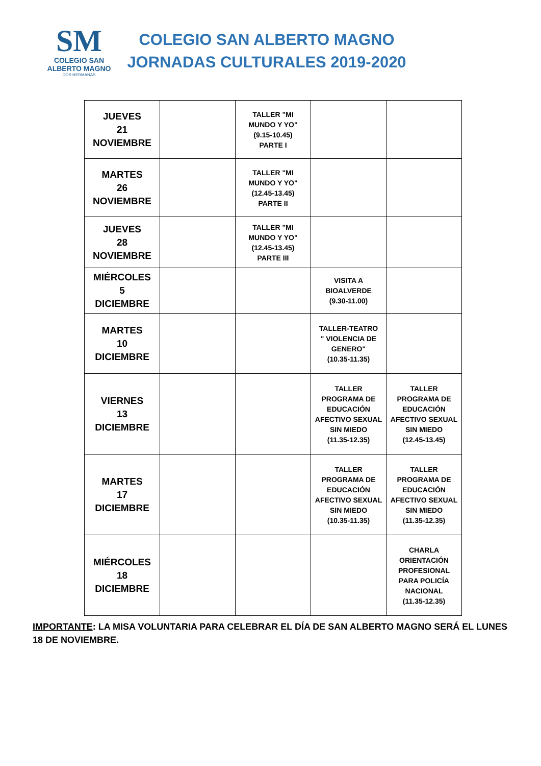SM
COLEGIO SAN
ALBERTO MAGNO
DOS HERMANAS
COLEGIO SAN ALBERTO MAGNO
JORNADAS CULTURALES 2019-2020
| JUEVES 21 NOVIEMBRE | | TALLER "MI MUNDO Y YO" (9.15-10.45) PARTE I | | |
| MARTES 26 NOVIEMBRE | | TALLER "MI MUNDO Y YO" (12.45-13.45) PARTE II | | |
| JUEVES 28 NOVIEMBRE | | TALLER "MI MUNDO Y YO" (12.45-13.45) PARTE III | | |
| MIÉRCOLES 5 DICIEMBRE | | | VISITA A BIOALVERDE (9.30-11.00) | |
| MARTES 10 DICIEMBRE | | | TALLER-TEATRO " VIOLENCIA DE GENERO" (10.35-11.35) | |
| VIERNES 13 DICIEMBRE | | | TALLER PROGRAMA DE EDUCACIÓN AFECTIVO SEXUAL SIN MIEDO (11.35-12.35) | TALLER PROGRAMA DE EDUCACIÓN AFECTIVO SEXUAL SIN MIEDO (12.45-13.45) |
| MARTES 17 DICIEMBRE | | | TALLER PROGRAMA DE EDUCACIÓN AFECTIVO SEXUAL SIN MIEDO (10.35-11.35) | TALLER PROGRAMA DE EDUCACIÓN AFECTIVO SEXUAL SIN MIEDO (11.35-12.35) |
| MIÉRCOLES 18 DICIEMBRE | | | | CHARLA ORIENTACIÓN PROFESIONAL PARA POLICÍA NACIONAL (11.35-12.35) |
IMPORTANTE: LA MISA VOLUNTARIA PARA CELEBRAR EL DÍA DE SAN ALBERTO MAGNO SERÁ EL LUNES 18 DE NOVIEMBRE.